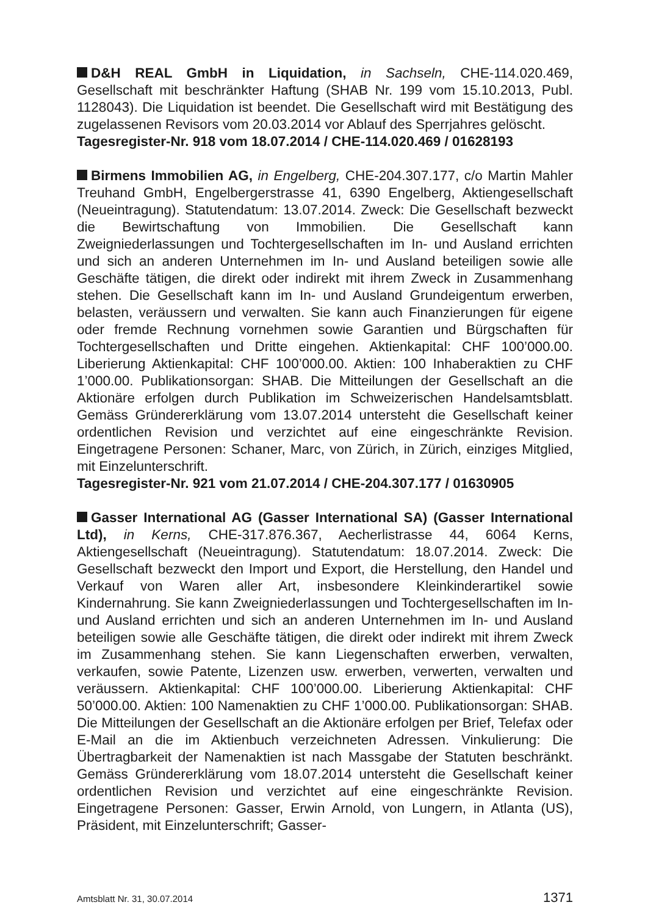D&H REAL GmbH in Liquidation, in Sachseln, CHE-114.020.469, Gesellschaft mit beschränkter Haftung (SHAB Nr. 199 vom 15.10.2013, Publ. 1128043). Die Liquidation ist beendet. Die Gesellschaft wird mit Bestätigung des zugelassenen Revisors vom 20.03.2014 vor Ablauf des Sperrjahres gelöscht.
Tagesregister-Nr. 918 vom 18.07.2014 / CHE-114.020.469 / 01628193
Birmens Immobilien AG, in Engelberg, CHE-204.307.177, c/o Martin Mahler Treuhand GmbH, Engelbergerstrasse 41, 6390 Engelberg, Aktiengesellschaft (Neueintragung). Statutendatum: 13.07.2014. Zweck: Die Gesellschaft bezweckt die Bewirtschaftung von Immobilien. Die Gesellschaft kann Zweigniederlassungen und Tochtergesellschaften im In- und Ausland errichten und sich an anderen Unternehmen im In- und Ausland beteiligen sowie alle Geschäfte tätigen, die direkt oder indirekt mit ihrem Zweck in Zusammenhang stehen. Die Gesellschaft kann im In- und Ausland Grundeigentum erwerben, belasten, veräussern und verwalten. Sie kann auch Finanzierungen für eigene oder fremde Rechnung vornehmen sowie Garantien und Bürgschaften für Tochtergesellschaften und Dritte eingehen. Aktienkapital: CHF 100’000.00. Liberierung Aktienkapital: CHF 100’000.00. Aktien: 100 Inhaberaktien zu CHF 1’000.00. Publikationsorgan: SHAB. Die Mitteilungen der Gesellschaft an die Aktionäre erfolgen durch Publikation im Schweizerischen Handelsamtsblatt. Gemäss Gründererklärung vom 13.07.2014 untersteht die Gesellschaft keiner ordentlichen Revision und verzichtet auf eine eingeschränkte Revision. Eingetragene Personen: Schaner, Marc, von Zürich, in Zürich, einziges Mitglied, mit Einzelunterschrift.
Tagesregister-Nr. 921 vom 21.07.2014 / CHE-204.307.177 / 01630905
Gasser International AG (Gasser International SA) (Gasser International Ltd), in Kerns, CHE-317.876.367, Aecherlistrasse 44, 6064 Kerns, Aktiengesellschaft (Neueintragung). Statutendatum: 18.07.2014. Zweck: Die Gesellschaft bezweckt den Import und Export, die Herstellung, den Handel und Verkauf von Waren aller Art, insbesondere Kleinkinderartikel sowie Kindernahrung. Sie kann Zweigniederlassungen und Tochtergesellschaften im In- und Ausland errichten und sich an anderen Unternehmen im In- und Ausland beteiligen sowie alle Geschäfte tätigen, die direkt oder indirekt mit ihrem Zweck im Zusammenhang stehen. Sie kann Liegenschaften erwerben, verwalten, verkaufen, sowie Patente, Lizenzen usw. erwerben, verwerten, verwalten und veräussern. Aktienkapital: CHF 100’000.00. Liberierung Aktienkapital: CHF 50’000.00. Aktien: 100 Namenaktien zu CHF 1’000.00. Publikationsorgan: SHAB. Die Mitteilungen der Gesellschaft an die Aktionäre erfolgen per Brief, Telefax oder E-Mail an die im Aktienbuch verzeichneten Adressen. Vinkulierung: Die Übertragbarkeit der Namenaktien ist nach Massgabe der Statuten beschränkt. Gemäss Gründererklärung vom 18.07.2014 untersteht die Gesellschaft keiner ordentlichen Revision und verzichtet auf eine eingeschränkte Revision. Eingetragene Personen: Gasser, Erwin Arnold, von Lungern, in Atlanta (US), Präsident, mit Einzelunterschrift; Gasser-
Amtsblatt Nr. 31, 30.07.2014 1371